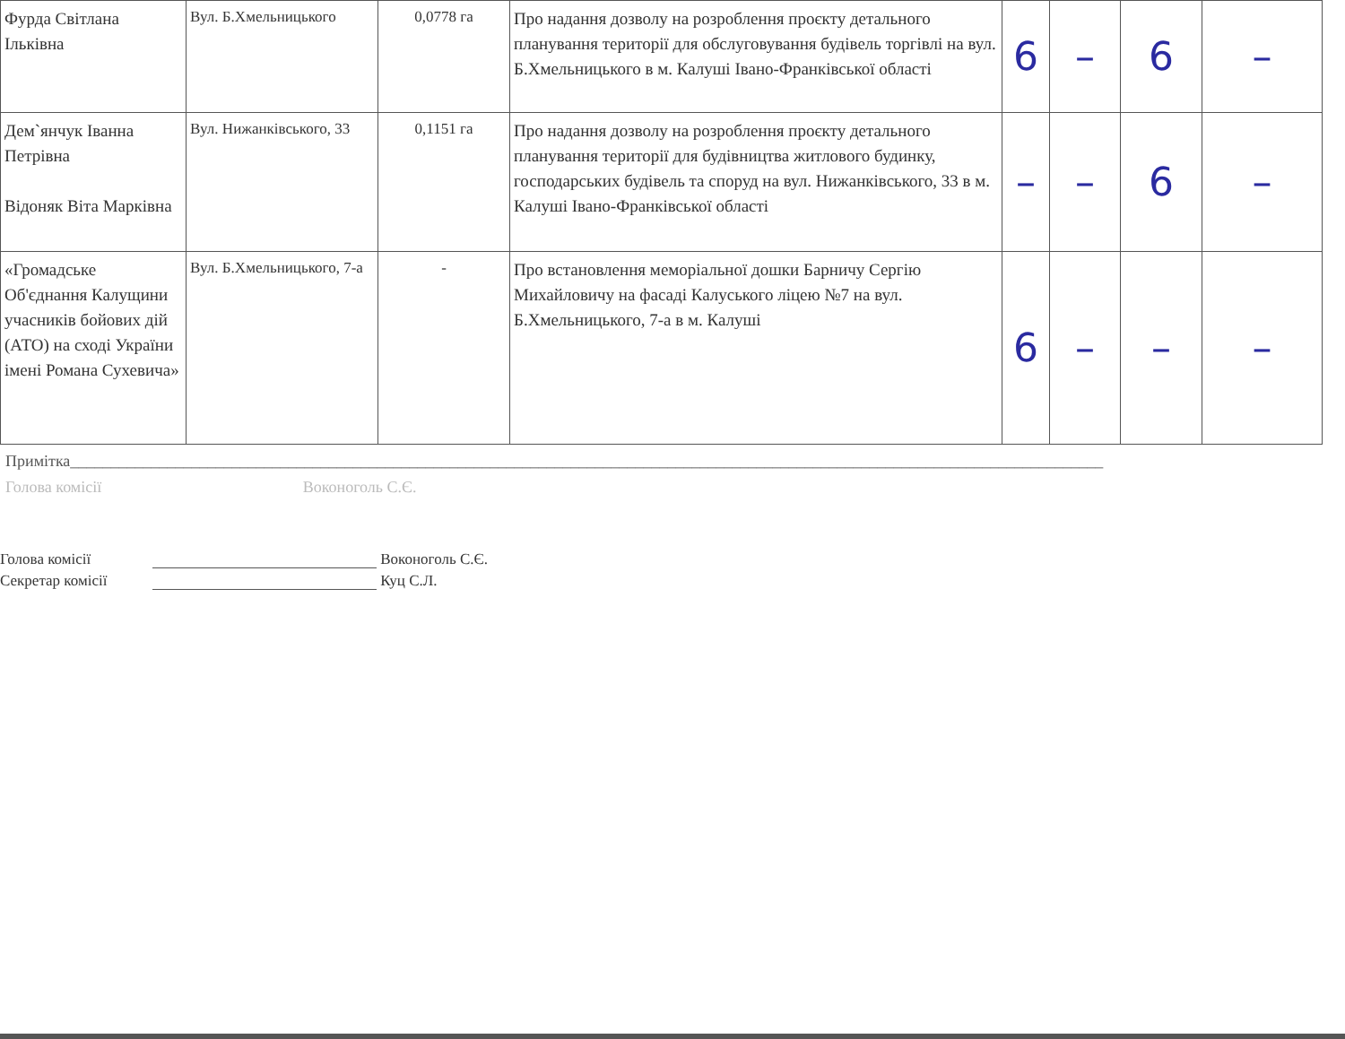| Фурда Світлана Ільківна | Вул. Б.Хмельницького | 0,0778 га | Про надання дозволу на розроблення проєкту детального планування території для обслуговування будівель торгівлі на вул. Б.Хмельницького в м. Калуші Івано-Франківської області | 6 | – | 6 | – |
| Дем`янчук Іванна Петрівна Відоняк Віта Марківна | Вул. Нижанківського, 33 | 0,1151 га | Про надання дозволу на розроблення проєкту детального планування території для будівництва житлового будинку, господарських будівель та споруд на вул. Нижанківського, 33 в м. Калуші Івано-Франківської області | – | – | 6 | – |
| «Громадське Об'єднання Калущини учасників бойових дій (АТО) на сході України імені Романа Сухевича» | Вул. Б.Хмельницького, 7-а | - | Про встановлення меморіальної дошки Барничу Сергію Михайловичу на фасаді Калуського ліцею №7 на вул. Б.Хмельницького, 7-а в м. Калуші | 6 | – | – | – |
Примітка________________________________________________________________________________________________________________________________
Голова комісії Воконоголь С.Є.
Голова комісії
Воконоголь С.Є.
Секретар комісії
Куц С.Л.